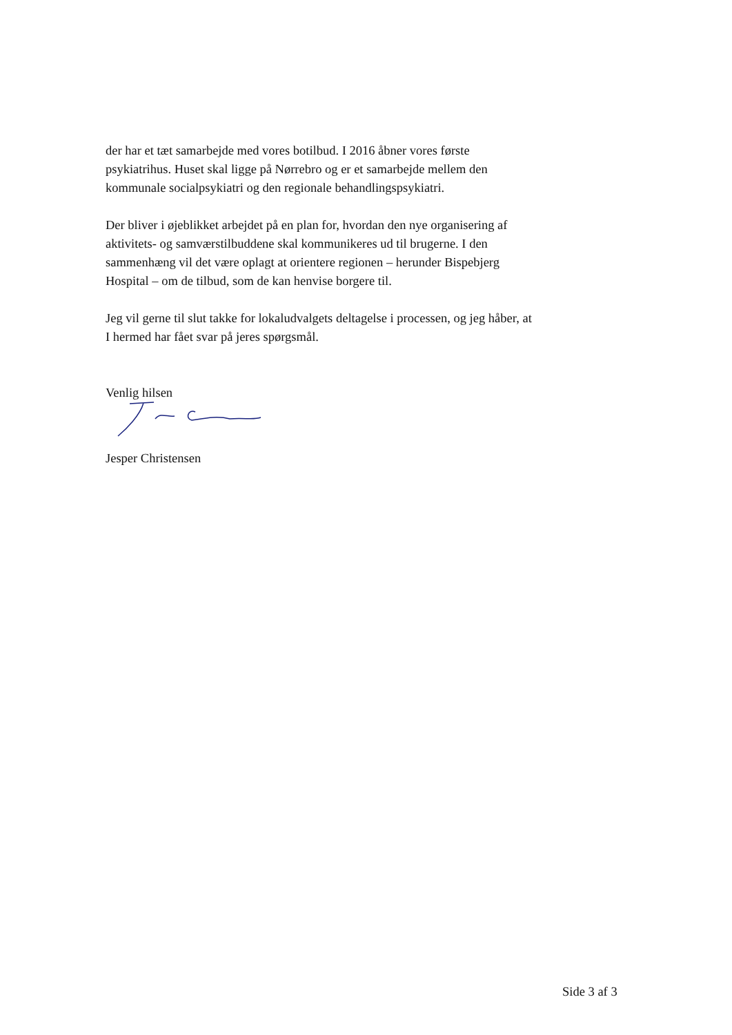der har et tæt samarbejde med vores botilbud. I 2016 åbner vores første psykiatrihus. Huset skal ligge på Nørrebro og er et samarbejde mellem den kommunale socialpsykiatri og den regionale behandlingspsykiatri.
Der bliver i øjeblikket arbejdet på en plan for, hvordan den nye organisering af aktivitets- og samværstilbuddene skal kommunikeres ud til brugerne. I den sammenhæng vil det være oplagt at orientere regionen – herunder Bispebjerg Hospital – om de tilbud, som de kan henvise borgere til.
Jeg vil gerne til slut takke for lokaludvalgets deltagelse i processen, og jeg håber, at I hermed har fået svar på jeres spørgsmål.
Venlig hilsen
Jesper Christensen
Side 3 af 3